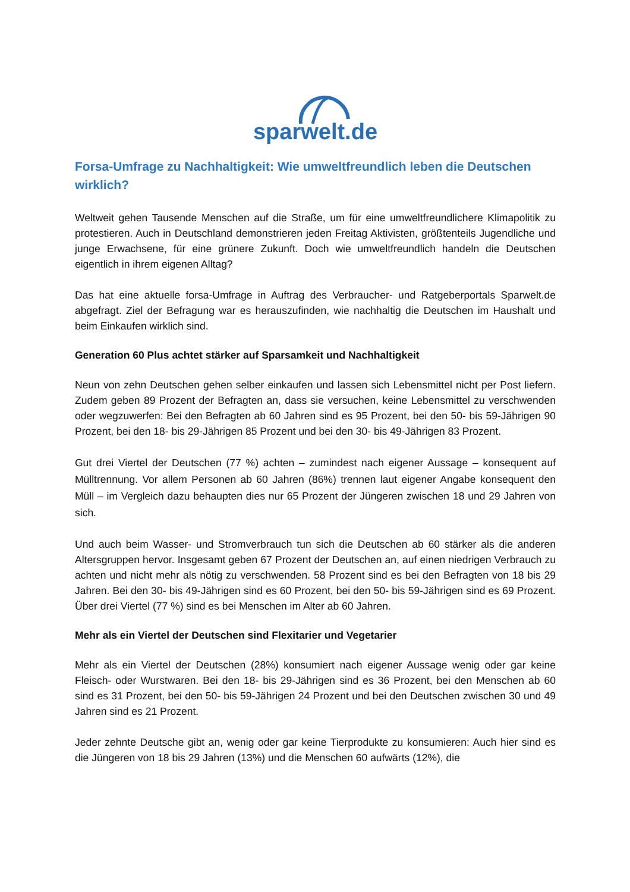sparwelt.de
Forsa-Umfrage zu Nachhaltigkeit: Wie umweltfreundlich leben die Deutschen wirklich?
Weltweit gehen Tausende Menschen auf die Straße, um für eine umweltfreundlichere Klimapolitik zu protestieren. Auch in Deutschland demonstrieren jeden Freitag Aktivisten, größtenteils Jugendliche und junge Erwachsene, für eine grünere Zukunft. Doch wie umweltfreundlich handeln die Deutschen eigentlich in ihrem eigenen Alltag?
Das hat eine aktuelle forsa-Umfrage in Auftrag des Verbraucher- und Ratgeberportals Sparwelt.de abgefragt. Ziel der Befragung war es herauszufinden, wie nachhaltig die Deutschen im Haushalt und beim Einkaufen wirklich sind.
Generation 60 Plus achtet stärker auf Sparsamkeit und Nachhaltigkeit
Neun von zehn Deutschen gehen selber einkaufen und lassen sich Lebensmittel nicht per Post liefern. Zudem geben 89 Prozent der Befragten an, dass sie versuchen, keine Lebensmittel zu verschwenden oder wegzuwerfen: Bei den Befragten ab 60 Jahren sind es 95 Prozent, bei den 50- bis 59-Jährigen 90 Prozent, bei den 18- bis 29-Jährigen 85 Prozent und bei den 30- bis 49-Jährigen 83 Prozent.
Gut drei Viertel der Deutschen (77 %) achten – zumindest nach eigener Aussage – konsequent auf Mülltrennung. Vor allem Personen ab 60 Jahren (86%) trennen laut eigener Angabe konsequent den Müll – im Vergleich dazu behaupten dies nur 65 Prozent der Jüngeren zwischen 18 und 29 Jahren von sich.
Und auch beim Wasser- und Stromverbrauch tun sich die Deutschen ab 60 stärker als die anderen Altersgruppen hervor. Insgesamt geben 67 Prozent der Deutschen an, auf einen niedrigen Verbrauch zu achten und nicht mehr als nötig zu verschwenden. 58 Prozent sind es bei den Befragten von 18 bis 29 Jahren. Bei den 30- bis 49-Jährigen sind es 60 Prozent, bei den 50- bis 59-Jährigen sind es 69 Prozent. Über drei Viertel (77 %) sind es bei Menschen im Alter ab 60 Jahren.
Mehr als ein Viertel der Deutschen sind Flexitarier und Vegetarier
Mehr als ein Viertel der Deutschen (28%) konsumiert nach eigener Aussage wenig oder gar keine Fleisch- oder Wurstwaren. Bei den 18- bis 29-Jährigen sind es 36 Prozent, bei den Menschen ab 60 sind es 31 Prozent, bei den 50- bis 59-Jährigen 24 Prozent und bei den Deutschen zwischen 30 und 49 Jahren sind es 21 Prozent.
Jeder zehnte Deutsche gibt an, wenig oder gar keine Tierprodukte zu konsumieren: Auch hier sind es die Jüngeren von 18 bis 29 Jahren (13%) und die Menschen 60 aufwärts (12%), die